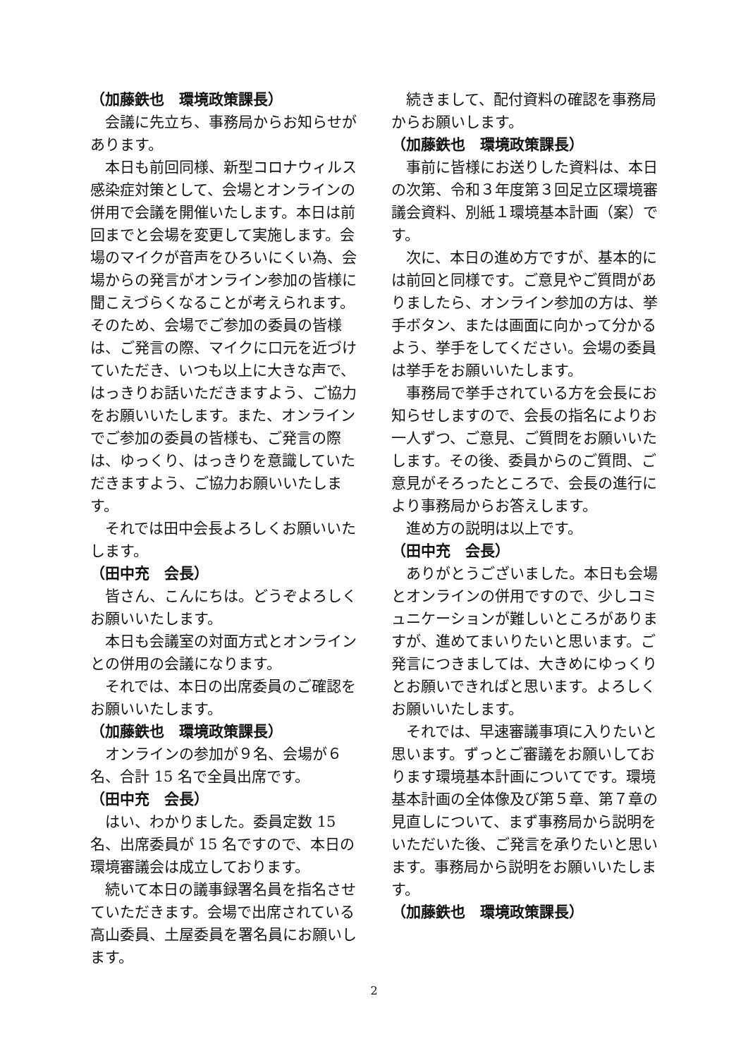（加藤鉄也　環境政策課長）
会議に先立ち、事務局からお知らせがあります。
本日も前回同様、新型コロナウィルス感染症対策として、会場とオンラインの併用で会議を開催いたします。本日は前回までと会場を変更して実施します。会場のマイクが音声をひろいにくい為、会場からの発言がオンライン参加の皆様に聞こえづらくなることが考えられます。そのため、会場でご参加の委員の皆様は、ご発言の際、マイクに口元を近づけていただき、いつも以上に大きな声で、はっきりお話いただきますよう、ご協力をお願いいたします。また、オンラインでご参加の委員の皆様も、ご発言の際は、ゆっくり、はっきりを意識していただきますよう、ご協力お願いいたします。
それでは田中会長よろしくお願いいたします。
（田中充　会長）
皆さん、こんにちは。どうぞよろしくお願いいたします。
本日も会議室の対面方式とオンラインとの併用の会議になります。
それでは、本日の出席委員のご確認をお願いいたします。
（加藤鉄也　環境政策課長）
オンラインの参加が９名、会場が６名、合計 15 名で全員出席です。
（田中充　会長）
はい、わかりました。委員定数 15 名、出席委員が 15 名ですので、本日の環境審議会は成立しております。
続いて本日の議事録署名員を指名させていただきます。会場で出席されている高山委員、土屋委員を署名員にお願いします。
続きまして、配付資料の確認を事務局からお願いします。
（加藤鉄也　環境政策課長）
事前に皆様にお送りした資料は、本日の次第、令和３年度第３回足立区環境審議会資料、別紙１環境基本計画（案）です。
次に、本日の進め方ですが、基本的には前回と同様です。ご意見やご質問がありましたら、オンライン参加の方は、挙手ボタン、または画面に向かって分かるよう、挙手をしてください。会場の委員は挙手をお願いいたします。
事務局で挙手されている方を会長にお知らせしますので、会長の指名によりお一人ずつ、ご意見、ご質問をお願いいたします。その後、委員からのご質問、ご意見がそろったところで、会長の進行により事務局からお答えします。
進め方の説明は以上です。
（田中充　会長）
ありがとうございました。本日も会場とオンラインの併用ですので、少しコミュニケーションが難しいところがありますが、進めてまいりたいと思います。ご発言につきましては、大きめにゆっくりとお願いできればと思います。よろしくお願いいたします。
それでは、早速審議事項に入りたいと思います。ずっとご審議をお願いしております環境基本計画についてです。環境基本計画の全体像及び第５章、第７章の見直しについて、まず事務局から説明をいただいた後、ご発言を承りたいと思います。事務局から説明をお願いいたします。
（加藤鉄也　環境政策課長）
2